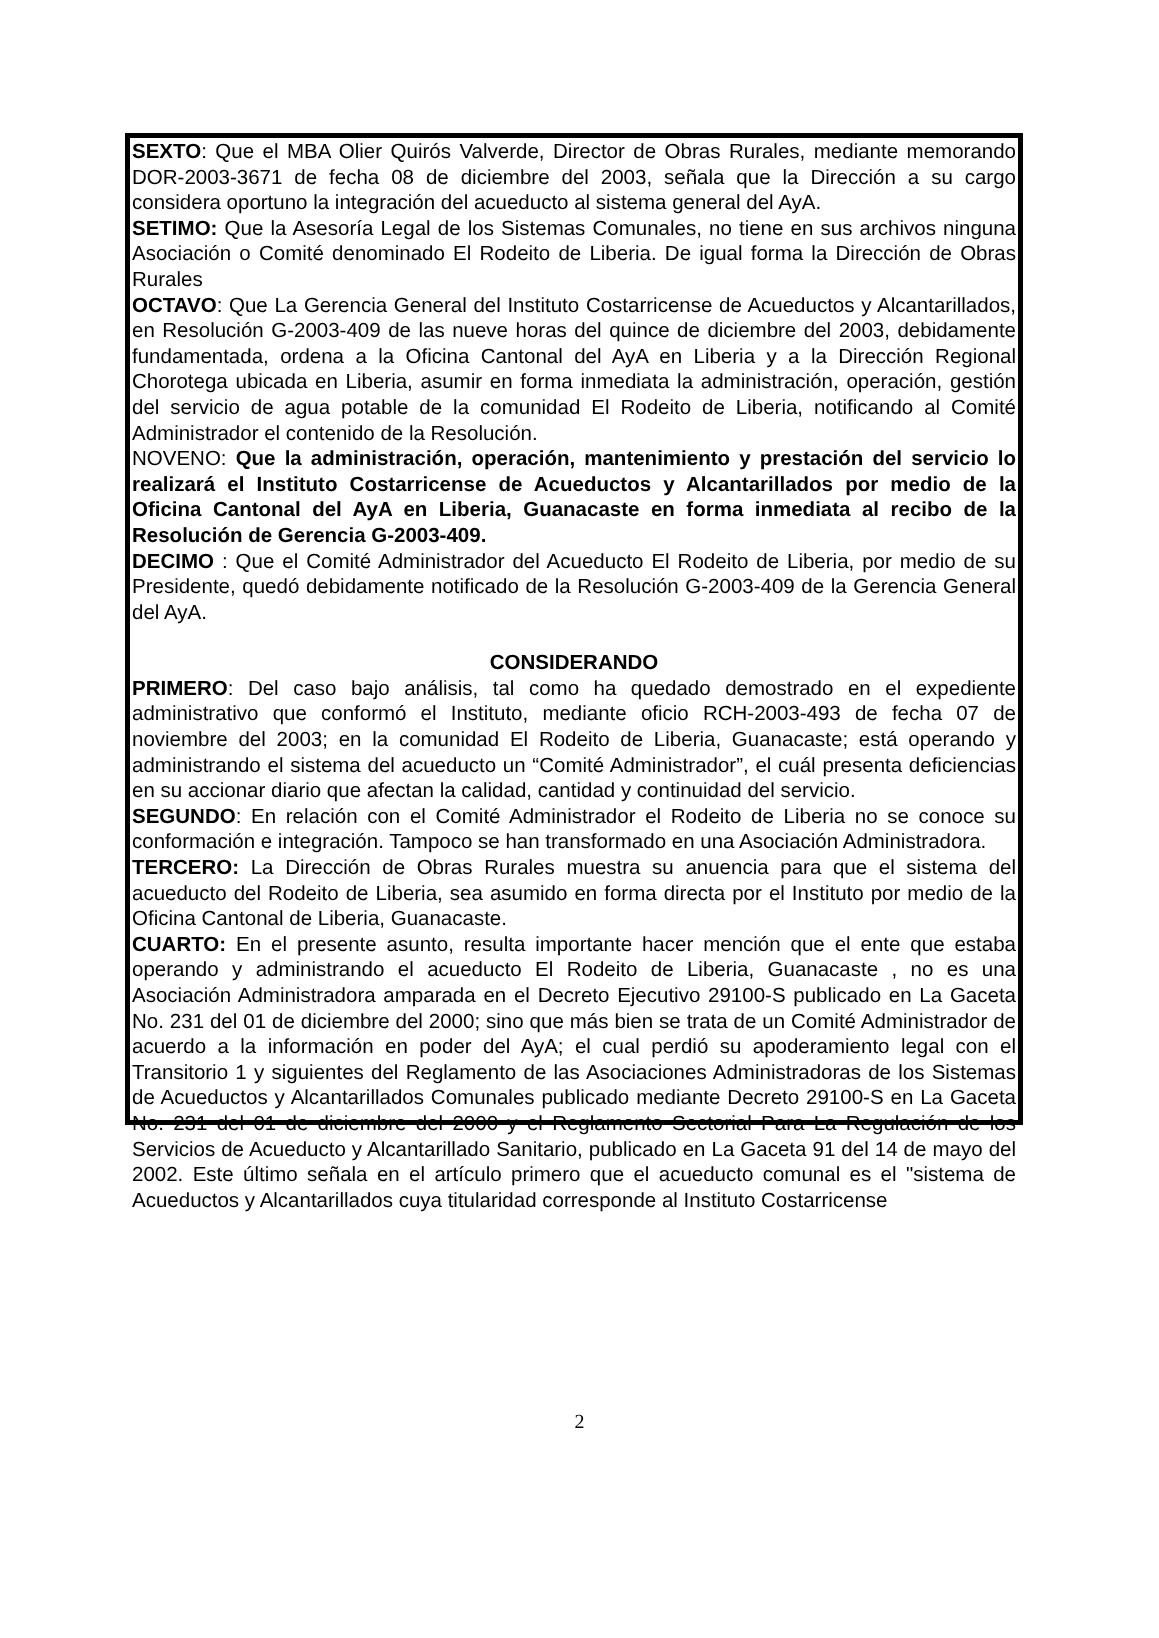SEXTO: Que el MBA Olier Quirós Valverde, Director de Obras Rurales, mediante memorando DOR-2003-3671 de fecha 08 de diciembre del 2003, señala que la Dirección a su cargo considera oportuno la integración del acueducto al sistema general del AyA.
SETIMO: Que la Asesoría Legal de los Sistemas Comunales, no tiene en sus archivos ninguna Asociación o Comité denominado El Rodeito de Liberia. De igual forma la Dirección de Obras Rurales
OCTAVO: Que La Gerencia General del Instituto Costarricense de Acueductos y Alcantarillados, en Resolución G-2003-409 de las nueve horas del quince de diciembre del 2003, debidamente fundamentada, ordena a la Oficina Cantonal del AyA en Liberia y a la Dirección Regional Chorotega ubicada en Liberia, asumir en forma inmediata la administración, operación, gestión del servicio de agua potable de la comunidad El Rodeito de Liberia, notificando al Comité Administrador el contenido de la Resolución.
NOVENO: Que la administración, operación, mantenimiento y prestación del servicio lo realizará el Instituto Costarricense de Acueductos y Alcantarillados por medio de la Oficina Cantonal del AyA en Liberia, Guanacaste en forma inmediata al recibo de la Resolución de Gerencia G-2003-409.
DECIMO : Que el Comité Administrador del Acueducto El Rodeito de Liberia, por medio de su Presidente, quedó debidamente notificado de la Resolución G-2003-409 de la Gerencia General del AyA.
CONSIDERANDO
PRIMERO: Del caso bajo análisis, tal como ha quedado demostrado en el expediente administrativo que conformó el Instituto, mediante oficio RCH-2003-493 de fecha 07 de noviembre del 2003; en la comunidad El Rodeito de Liberia, Guanacaste; está operando y administrando el sistema del acueducto un “Comité Administrador”, el cuál presenta deficiencias en su accionar diario que afectan la calidad, cantidad y continuidad del servicio.
SEGUNDO: En relación con el Comité Administrador el Rodeito de Liberia no se conoce su conformación e integración. Tampoco se han transformado en una Asociación Administradora.
TERCERO: La Dirección de Obras Rurales muestra su anuencia para que el sistema del acueducto del Rodeito de Liberia, sea asumido en forma directa por el Instituto por medio de la Oficina Cantonal de Liberia, Guanacaste.
CUARTO: En el presente asunto, resulta importante hacer mención que el ente que estaba operando y administrando el acueducto El Rodeito de Liberia, Guanacaste , no es una Asociación Administradora amparada en el Decreto Ejecutivo 29100-S publicado en La Gaceta No. 231 del 01 de diciembre del 2000; sino que más bien se trata de un Comité Administrador de acuerdo a la información en poder del AyA; el cual perdió su apoderamiento legal con el Transitorio 1 y siguientes del Reglamento de las Asociaciones Administradoras de los Sistemas de Acueductos y Alcantarillados Comunales publicado mediante Decreto 29100-S en La Gaceta No. 231 del 01 de diciembre del 2000 y el Reglamento Sectorial Para La Regulación de los Servicios de Acueducto y Alcantarillado Sanitario, publicado en La Gaceta 91 del 14 de mayo del 2002. Este último señala en el artículo primero que el acueducto comunal es el "sistema de Acueductos y Alcantarillados cuya titularidad corresponde al Instituto Costarricense
2